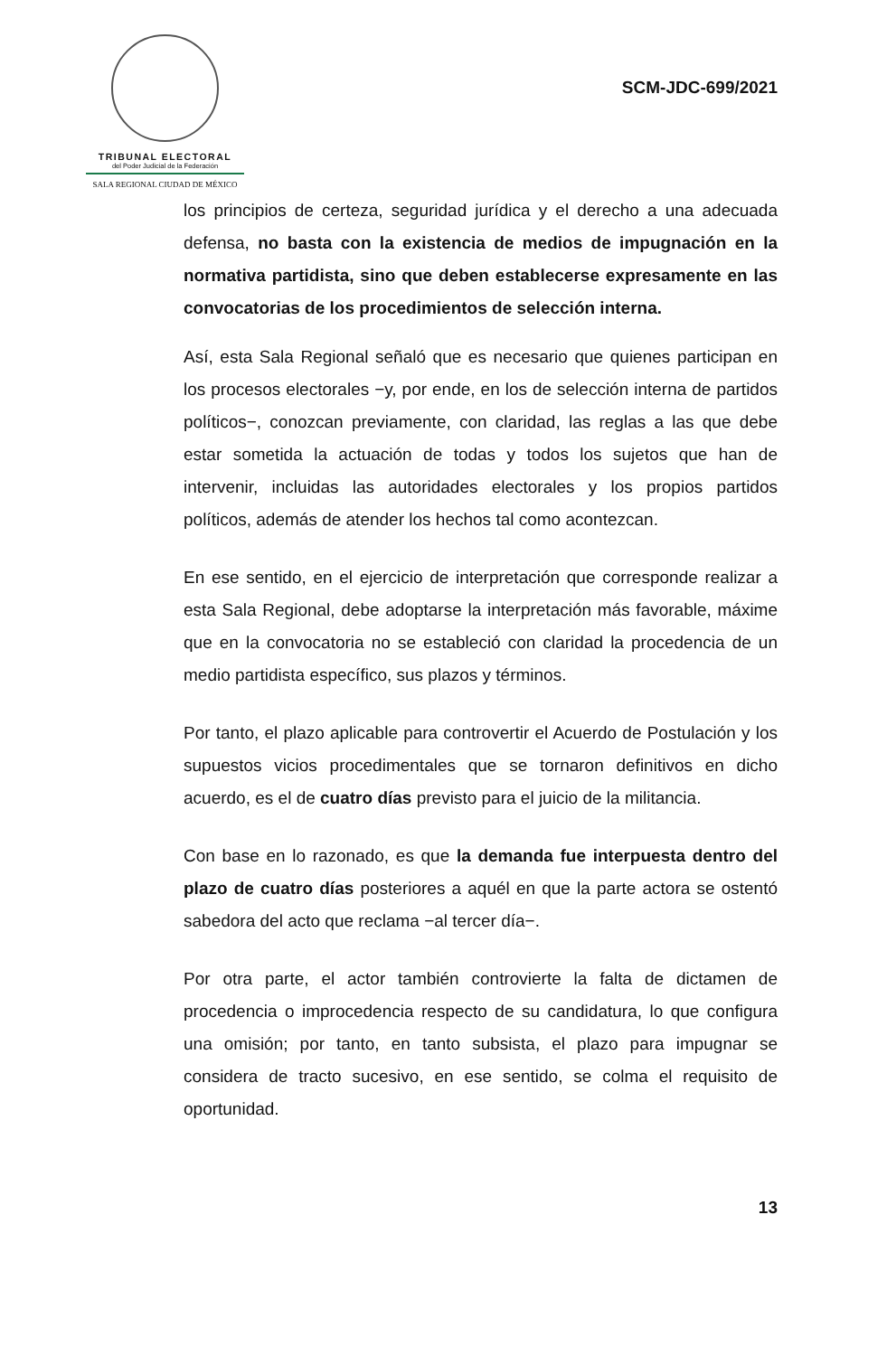TRIBUNAL ELECTORAL
del Poder Judicial de la Federación
SALA REGIONAL CIUDAD DE MÉXICO
SCM-JDC-699/2021
los principios de certeza, seguridad jurídica y el derecho a una adecuada defensa, no basta con la existencia de medios de impugnación en la normativa partidista, sino que deben establecerse expresamente en las convocatorias de los procedimientos de selección interna.
Así, esta Sala Regional señaló que es necesario que quienes participan en los procesos electorales −y, por ende, en los de selección interna de partidos políticos−, conozcan previamente, con claridad, las reglas a las que debe estar sometida la actuación de todas y todos los sujetos que han de intervenir, incluidas las autoridades electorales y los propios partidos políticos, además de atender los hechos tal como acontezcan.
En ese sentido, en el ejercicio de interpretación que corresponde realizar a esta Sala Regional, debe adoptarse la interpretación más favorable, máxime que en la convocatoria no se estableció con claridad la procedencia de un medio partidista específico, sus plazos y términos.
Por tanto, el plazo aplicable para controvertir el Acuerdo de Postulación y los supuestos vicios procedimentales que se tornaron definitivos en dicho acuerdo, es el de cuatro días previsto para el juicio de la militancia.
Con base en lo razonado, es que la demanda fue interpuesta dentro del plazo de cuatro días posteriores a aquél en que la parte actora se ostentó sabedora del acto que reclama −al tercer día−.
Por otra parte, el actor también controvierte la falta de dictamen de procedencia o improcedencia respecto de su candidatura, lo que configura una omisión; por tanto, en tanto subsista, el plazo para impugnar se considera de tracto sucesivo, en ese sentido, se colma el requisito de oportunidad.
13